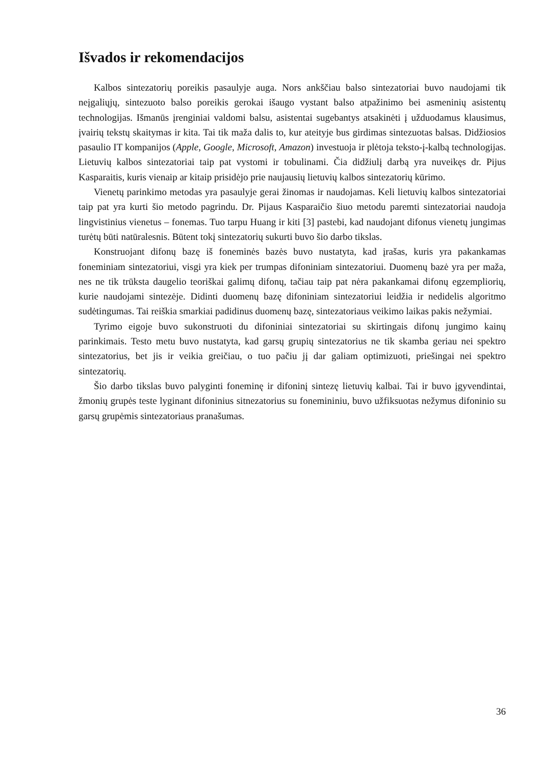Išvados ir rekomendacijos
Kalbos sintezatorių poreikis pasaulyje auga. Nors ankščiau balso sintezatoriai buvo naudojami tik neįgaliųjų, sintezuoto balso poreikis gerokai išaugo vystant balso atpažinimo bei asmeninių asistentų technologijas. Išmanūs įrenginiai valdomi balsu, asistentai sugebantys atsakinėti į užduodamus klausimus, įvairių tekstų skaitymas ir kita. Tai tik maža dalis to, kur ateityje bus girdimas sintezuotas balsas. Didžiosios pasaulio IT kompanijos (Apple, Google, Microsoft, Amazon) investuoja ir plėtoja teksto-į-kalbą technologijas. Lietuvių kalbos sintezatoriai taip pat vystomi ir tobulinami. Čia didžiulį darbą yra nuveikęs dr. Pijus Kasparaitis, kuris vienaip ar kitaip prisidėjo prie naujausių lietuvių kalbos sintezatorių kūrimo.
Vienetų parinkimo metodas yra pasaulyje gerai žinomas ir naudojamas. Keli lietuvių kalbos sintezatoriai taip pat yra kurti šio metodo pagrindu. Dr. Pijaus Kasparaičio šiuo metodu paremti sintezatoriai naudoja lingvistinius vienetus – fonemas. Tuo tarpu Huang ir kiti [3] pastebi, kad naudojant difonus vienetų jungimas turėtų būti natūralesnis. Būtent tokį sintezatorių sukurti buvo šio darbo tikslas.
Konstruojant difonų bazę iš foneminės bazės buvo nustatyta, kad įrašas, kuris yra pakankamas foneminiam sintezatoriui, visgi yra kiek per trumpas difoniniam sintezatoriui. Duomenų bazė yra per maža, nes ne tik trūksta daugelio teoriškai galimų difonų, tačiau taip pat nėra pakankamai difonų egzempliorių, kurie naudojami sintezėje. Didinti duomenų bazę difoniniam sintezatoriui leidžia ir nedidelis algoritmo sudėtingumas. Tai reiškia smarkiai padidinus duomenų bazę, sintezatoriaus veikimo laikas pakis nežymiai.
Tyrimo eigoje buvo sukonstruoti du difoniniai sintezatoriai su skirtingais difonų jungimo kainų parinkimais. Testo metu buvo nustatyta, kad garsų grupių sintezatorius ne tik skamba geriau nei spektro sintezatorius, bet jis ir veikia greičiau, o tuo pačiu jį dar galiam optimizuoti, priešingai nei spektro sintezatorių.
Šio darbo tikslas buvo palyginti foneminę ir difoninį sintezę lietuvių kalbai. Tai ir buvo įgyvendintai, žmonių grupės teste lyginant difoninius sitnezatorius su fonemininiu, buvo užfiksuotas nežymus difoninio su garsų grupėmis sintezatoriaus pranašumas.
36